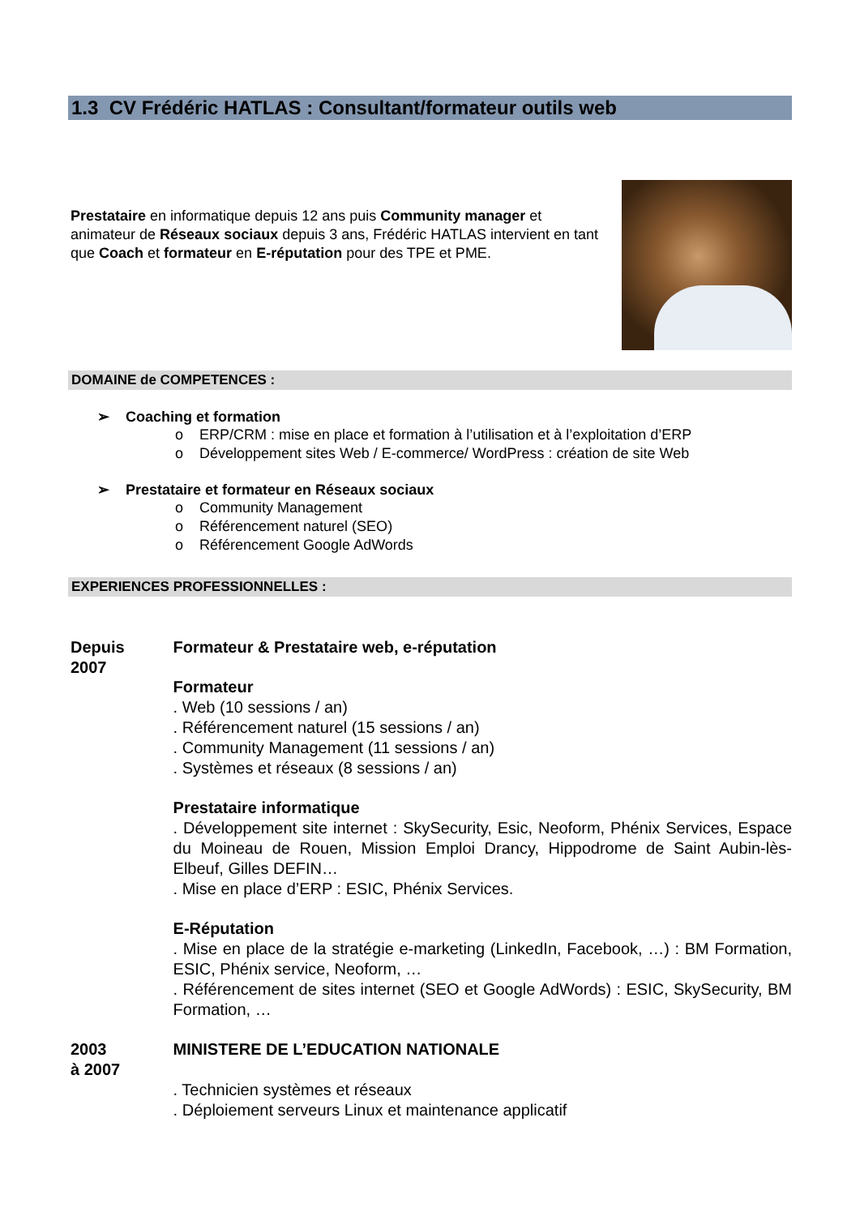1.3 CV Frédéric HATLAS : Consultant/formateur outils web
Prestataire en informatique depuis 12 ans puis Community manager et animateur de Réseaux sociaux depuis 3 ans, Frédéric HATLAS intervient en tant que Coach et formateur en E-réputation pour des TPE et PME.
DOMAINE de COMPETENCES :
➢ Coaching et formation
o ERP/CRM : mise en place et formation à l’utilisation et à l’exploitation d’ERP
o Développement sites Web / E-commerce/ WordPress : création de site Web
➢ Prestataire et formateur en Réseaux sociaux
o Community Management
o Référencement naturel (SEO)
o Référencement Google AdWords
EXPERIENCES PROFESSIONNELLES :
Depuis
2007
Formateur & Prestataire web, e-réputation
Formateur
. Web (10 sessions / an)
. Référencement naturel (15 sessions / an)
. Community Management (11 sessions / an)
. Systèmes et réseaux (8 sessions / an)
Prestataire informatique
. Développement site internet : SkySecurity, Esic, Neoform, Phénix Services, Espace du Moineau de Rouen, Mission Emploi Drancy, Hippodrome de Saint Aubin-lès-Elbeuf, Gilles DEFIN…
. Mise en place d’ERP : ESIC, Phénix Services.
E-Réputation
. Mise en place de la stratégie e-marketing (LinkedIn, Facebook, …) : BM Formation, ESIC, Phénix service, Neoform, …
. Référencement de sites internet (SEO et Google AdWords) : ESIC, SkySecurity, BM Formation, …
2003
à 2007
MINISTERE DE L’EDUCATION NATIONALE
. Technicien systèmes et réseaux
. Déploiement serveurs Linux et maintenance applicatif